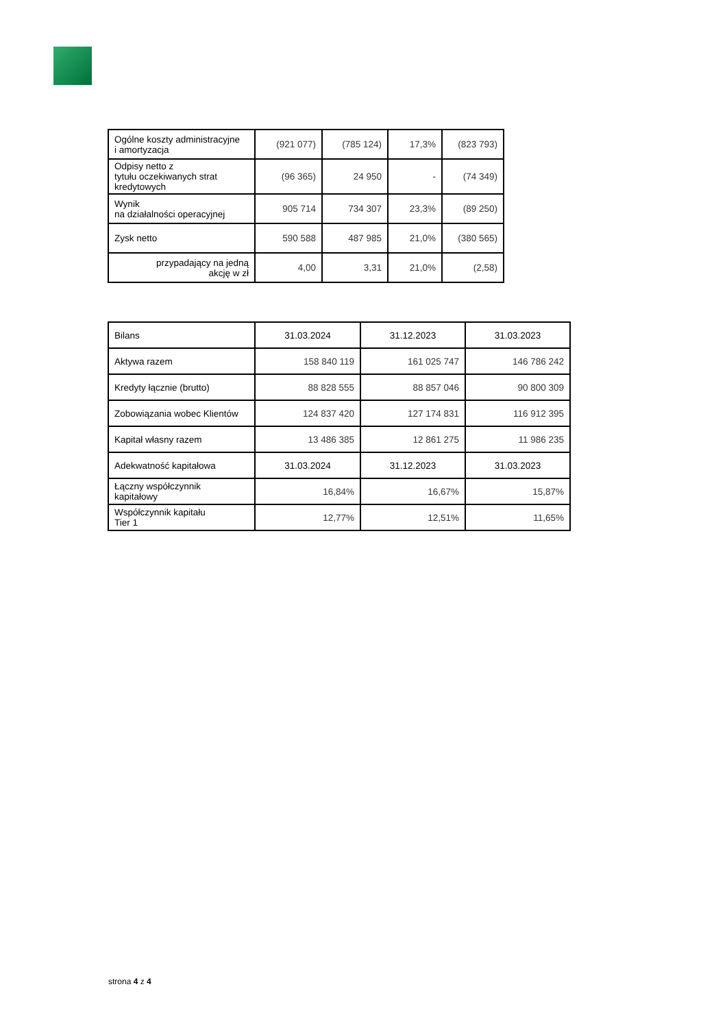| Ogólne koszty administracyjne i amortyzacja | (921 077) | (785 124) | 17,3% | (823 793) |
| Odpisy netto z tytułu oczekiwanych strat kredytowych | (96 365) | 24 950 | - | (74 349) |
| Wynik na działalności operacyjnej | 905 714 | 734 307 | 23,3% | (89 250) |
| Zysk netto | 590 588 | 487 985 | 21,0% | (380 565) |
| przypadający na jedną akcję w zł | 4,00 | 3,31 | 21,0% | (2,58) |
| Bilans | 31.03.2024 | 31.12.2023 | 31.03.2023 |
| --- | --- | --- | --- |
| Aktywa razem | 158 840 119 | 161 025 747 | 146 786 242 |
| Kredyty łącznie (brutto) | 88 828 555 | 88 857 046 | 90 800 309 |
| Zobowiązania wobec Klientów | 124 837 420 | 127 174 831 | 116 912 395 |
| Kapitał własny razem | 13 486 385 | 12 861 275 | 11 986 235 |
| Adekwatność kapitałowa | 31.03.2024 | 31.12.2023 | 31.03.2023 |
| Łączny współczynnik kapitałowy | 16,84% | 16,67% | 15,87% |
| Współczynnik kapitału Tier 1 | 12,77% | 12,51% | 11,65% |
strona 4 z 4